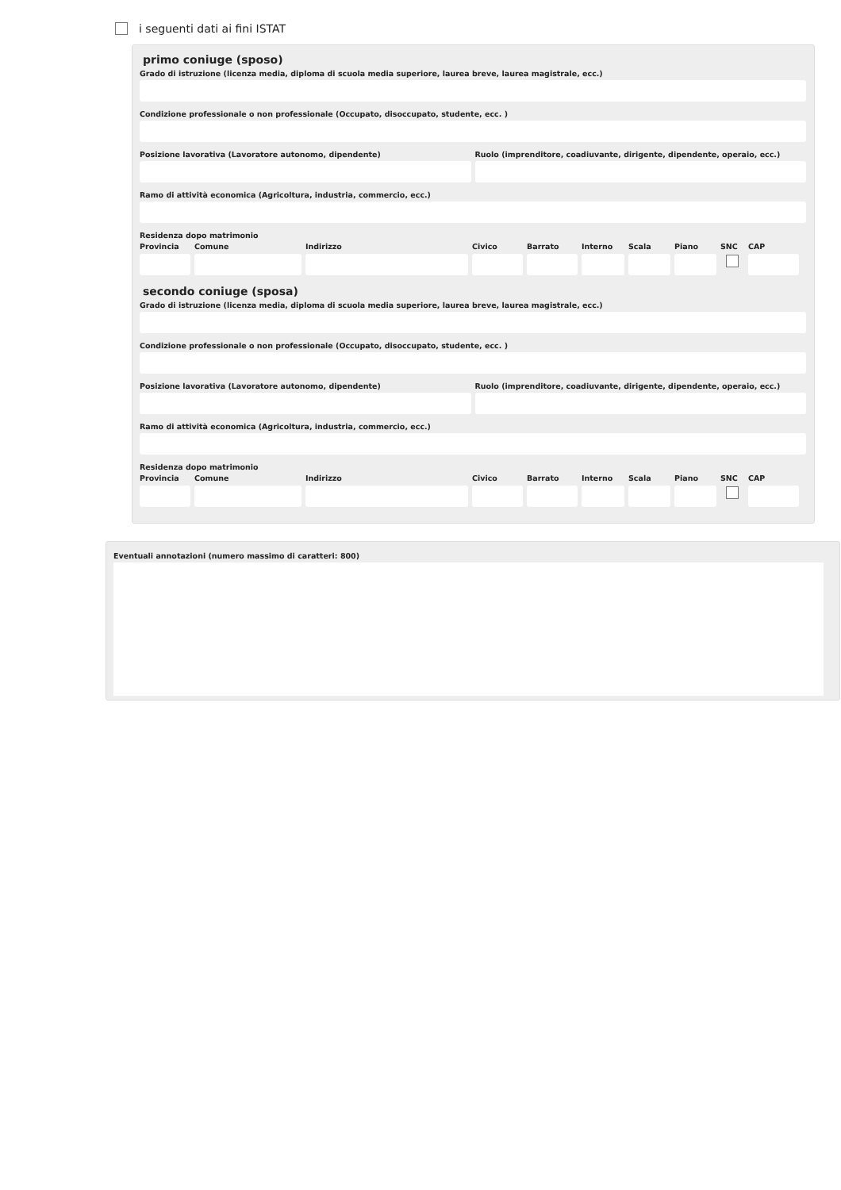i seguenti dati ai fini ISTAT
primo coniuge (sposo)
Grado di istruzione (licenza media, diploma di scuola media superiore, laurea breve, laurea magistrale, ecc.)
Condizione professionale o non professionale (Occupato, disoccupato, studente, ecc. )
Posizione lavorativa (Lavoratore autonomo, dipendente)
Ruolo (imprenditore, coadiuvante, dirigente, dipendente, operaio, ecc.)
Ramo di attività economica (Agricoltura, industria, commercio, ecc.)
Residenza dopo matrimonio
Provincia
Comune Indirizzo Civico Barrato
Interno
Scala Piano SNC CAP
secondo coniuge (sposa)
Grado di istruzione (licenza media, diploma di scuola media superiore, laurea breve, laurea magistrale, ecc.)
Condizione professionale o non professionale (Occupato, disoccupato, studente, ecc. )
Posizione lavorativa (Lavoratore autonomo, dipendente)
Ruolo (imprenditore, coadiuvante, dirigente, dipendente, operaio, ecc.)
Ramo di attività economica (Agricoltura, industria, commercio, ecc.)
Residenza dopo matrimonio
Provincia
Comune Indirizzo Civico Barrato
Interno
Scala Piano SNC CAP
Eventuali annotazioni (numero massimo di caratteri: 800)